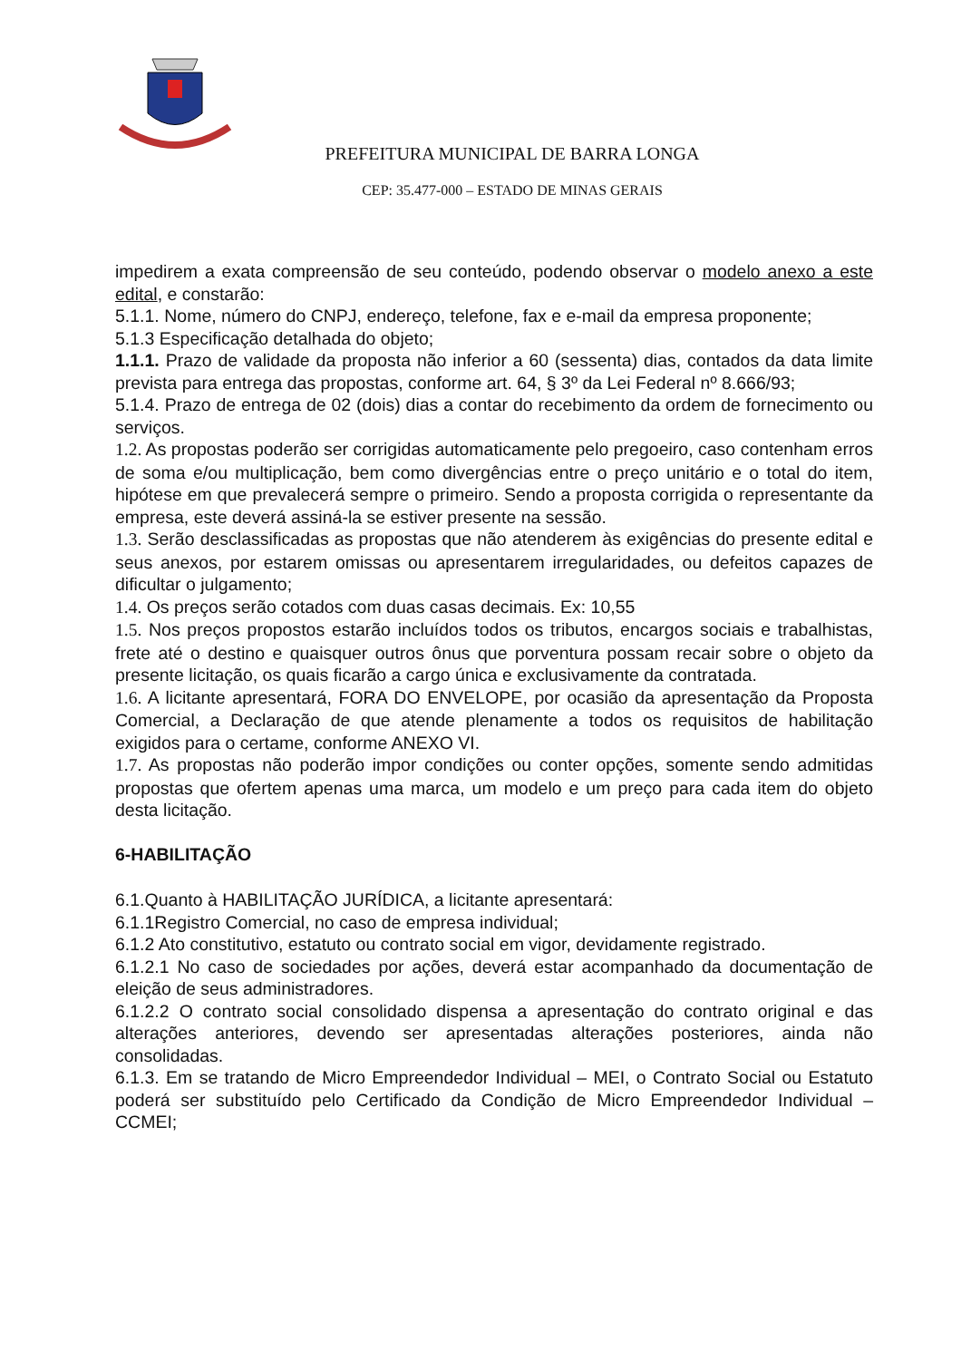PREFEITURA MUNICIPAL DE BARRA LONGA
CEP: 35.477-000 – ESTADO DE MINAS GERAIS
impedirem a exata compreensão de seu conteúdo, podendo observar o modelo anexo a este edital, e constarão:
5.1.1. Nome, número do CNPJ, endereço, telefone, fax e e-mail da empresa proponente;
5.1.3 Especificação detalhada do objeto;
1.1.1. Prazo de validade da proposta não inferior a 60 (sessenta) dias, contados da data limite prevista para entrega das propostas, conforme art. 64, § 3º da Lei Federal nº 8.666/93;
5.1.4. Prazo de entrega de 02 (dois) dias a contar do recebimento da ordem de fornecimento ou serviços.
1.2. As propostas poderão ser corrigidas automaticamente pelo pregoeiro, caso contenham erros de soma e/ou multiplicação, bem como divergências entre o preço unitário e o total do item, hipótese em que prevalecerá sempre o primeiro. Sendo a proposta corrigida o representante da empresa, este deverá assiná-la se estiver presente na sessão.
1.3. Serão desclassificadas as propostas que não atenderem às exigências do presente edital e seus anexos, por estarem omissas ou apresentarem irregularidades, ou defeitos capazes de dificultar o julgamento;
1.4. Os preços serão cotados com duas casas decimais. Ex: 10,55
1.5. Nos preços propostos estarão incluídos todos os tributos, encargos sociais e trabalhistas, frete até o destino e quaisquer outros ônus que porventura possam recair sobre o objeto da presente licitação, os quais ficarão a cargo única e exclusivamente da contratada.
1.6. A licitante apresentará, FORA DO ENVELOPE, por ocasião da apresentação da Proposta Comercial, a Declaração de que atende plenamente a todos os requisitos de habilitação exigidos para o certame, conforme ANEXO VI.
1.7. As propostas não poderão impor condições ou conter opções, somente sendo admitidas propostas que ofertem apenas uma marca, um modelo e um preço para cada item do objeto desta licitação.
6-HABILITAÇÃO
6.1.Quanto à HABILITAÇÃO JURÍDICA, a licitante apresentará:
6.1.1Registro Comercial, no caso de empresa individual;
6.1.2 Ato constitutivo, estatuto ou contrato social em vigor, devidamente registrado.
6.1.2.1 No caso de sociedades por ações, deverá estar acompanhado da documentação de eleição de seus administradores.
6.1.2.2 O contrato social consolidado dispensa a apresentação do contrato original e das alterações anteriores, devendo ser apresentadas alterações posteriores, ainda não consolidadas.
6.1.3. Em se tratando de Micro Empreendedor Individual – MEI, o Contrato Social ou Estatuto poderá ser substituído pelo Certificado da Condição de Micro Empreendedor Individual – CCMEI;